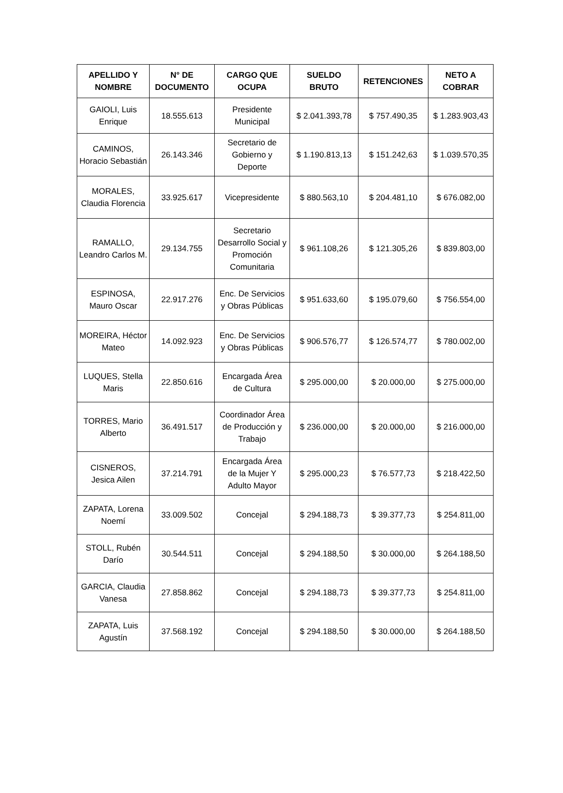| APELLIDO Y NOMBRE | N° DE DOCUMENTO | CARGO QUE OCUPA | SUELDO BRUTO | RETENCIONES | NETO A COBRAR |
| --- | --- | --- | --- | --- | --- |
| GAIOLI, Luis Enrique | 18.555.613 | Presidente Municipal | $ 2.041.393,78 | $ 757.490,35 | $ 1.283.903,43 |
| CAMINOS, Horacio Sebastián | 26.143.346 | Secretario de Gobierno y Deporte | $ 1.190.813,13 | $ 151.242,63 | $ 1.039.570,35 |
| MORALES, Claudia Florencia | 33.925.617 | Vicepresidente | $ 880.563,10 | $ 204.481,10 | $ 676.082,00 |
| RAMALLO, Leandro Carlos M. | 29.134.755 | Secretario Desarrollo Social y Promoción Comunitaria | $ 961.108,26 | $ 121.305,26 | $ 839.803,00 |
| ESPINOSA, Mauro Oscar | 22.917.276 | Enc. De Servicios y Obras Públicas | $ 951.633,60 | $ 195.079,60 | $ 756.554,00 |
| MOREIRA, Héctor Mateo | 14.092.923 | Enc. De Servicios y Obras Públicas | $ 906.576,77 | $ 126.574,77 | $ 780.002,00 |
| LUQUES, Stella Maris | 22.850.616 | Encargada Área de Cultura | $ 295.000,00 | $ 20.000,00 | $ 275.000,00 |
| TORRES, Mario Alberto | 36.491.517 | Coordinador Área de Producción y Trabajo | $ 236.000,00 | $ 20.000,00 | $ 216.000,00 |
| CISNEROS, Jesica Ailen | 37.214.791 | Encargada Área de la Mujer Y Adulto Mayor | $ 295.000,23 | $ 76.577,73 | $ 218.422,50 |
| ZAPATA, Lorena Noemí | 33.009.502 | Concejal | $ 294.188,73 | $ 39.377,73 | $ 254.811,00 |
| STOLL, Rubén Darío | 30.544.511 | Concejal | $ 294.188,50 | $ 30.000,00 | $ 264.188,50 |
| GARCIA, Claudia Vanesa | 27.858.862 | Concejal | $ 294.188,73 | $ 39.377,73 | $ 254.811,00 |
| ZAPATA, Luis Agustín | 37.568.192 | Concejal | $ 294.188,50 | $ 30.000,00 | $ 264.188,50 |